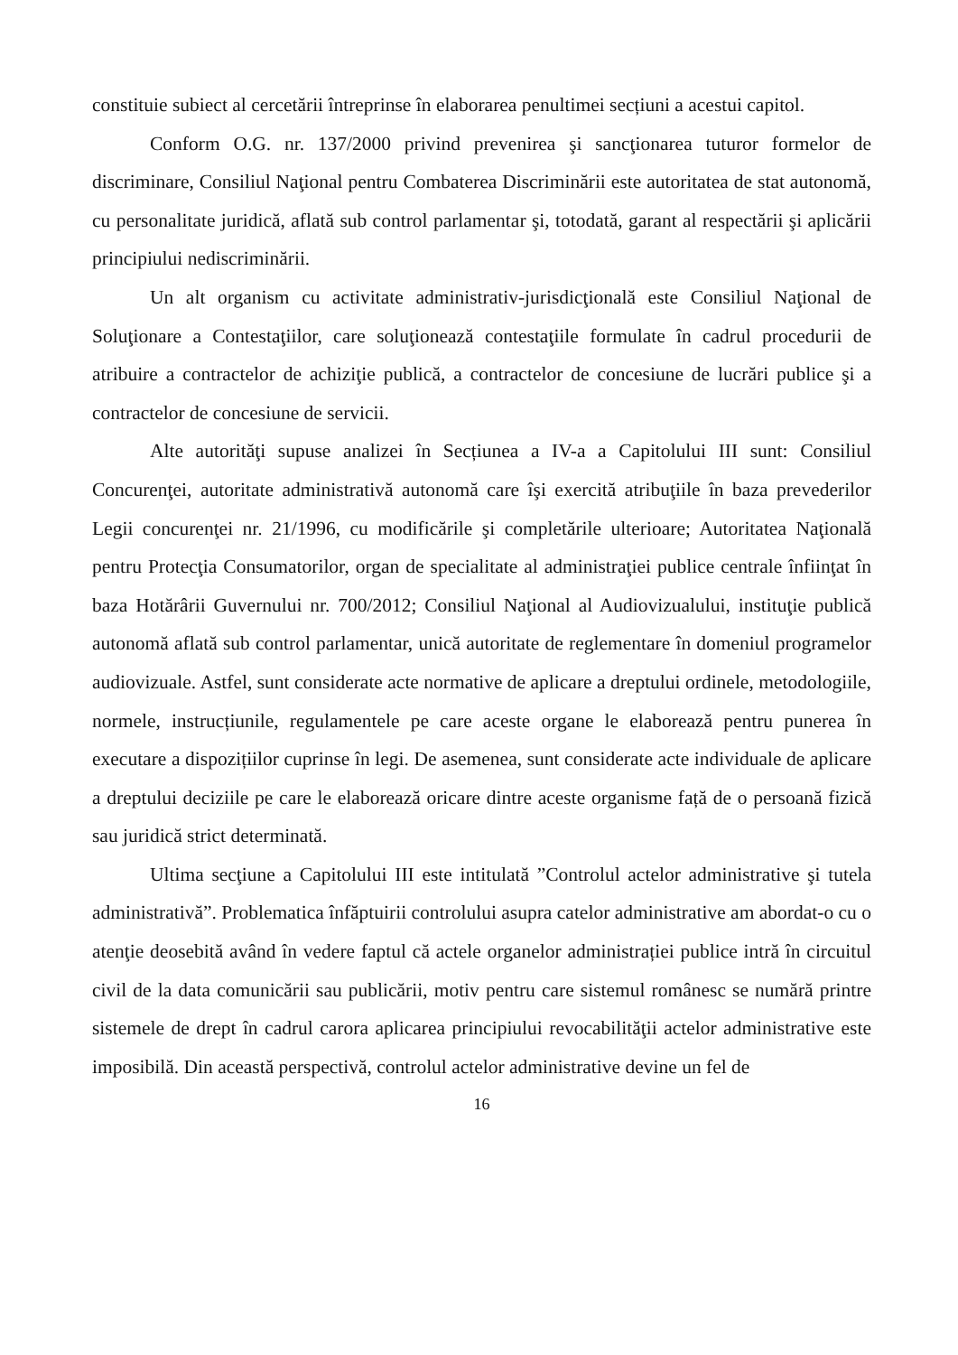constituie subiect al cercetării întreprinse în elaborarea penultimei secțiuni a acestui capitol.
Conform O.G. nr. 137/2000 privind prevenirea şi sancţionarea tuturor formelor de discriminare, Consiliul Naţional pentru Combaterea Discriminării este autoritatea de stat autonomă, cu personalitate juridică, aflată sub control parlamentar şi, totodată, garant al respectării şi aplicării principiului nediscriminării.
Un alt organism cu activitate administrativ-jurisdicţională este Consiliul Naţional de Soluţionare a Contestaţiilor, care soluţionează contestaţiile formulate în cadrul procedurii de atribuire a contractelor de achiziţie publică, a contractelor de concesiune de lucrări publice şi a contractelor de concesiune de servicii.
Alte autorităţi supuse analizei în Secțiunea a IV-a a Capitolului III sunt: Consiliul Concurenţei, autoritate administrativă autonomă care îşi exercită atribuţiile în baza prevederilor Legii concurenţei nr. 21/1996, cu modificările şi completările ulterioare; Autoritatea Naţională pentru Protecţia Consumatorilor, organ de specialitate al administraţiei publice centrale înfiinţat în baza Hotărârii Guvernului nr. 700/2012; Consiliul Naţional al Audiovizualului, instituţie publică autonomă aflată sub control parlamentar, unică autoritate de reglementare în domeniul programelor audiovizuale. Astfel, sunt considerate acte normative de aplicare a dreptului ordinele, metodologiile, normele, instrucțiunile, regulamentele pe care aceste organe le elaborează pentru punerea în executare a dispozițiilor cuprinse în legi. De asemenea, sunt considerate acte individuale de aplicare a dreptului deciziile pe care le elaborează oricare dintre aceste organisme față de o persoană fizică sau juridică strict determinată.
Ultima secţiune a Capitolului III este intitulată ”Controlul actelor administrative şi tutela administrativă”. Problematica înfăptuirii controlului asupra catelor administrative am abordat-o cu o atenţie deosebită având în vedere faptul că actele organelor administrației publice intră în circuitul civil de la data comunicării sau publicării, motiv pentru care sistemul românesc se numără printre sistemele de drept în cadrul carora aplicarea principiului revocabilităţii actelor administrative este imposibilă. Din această perspectivă, controlul actelor administrative devine un fel de
16